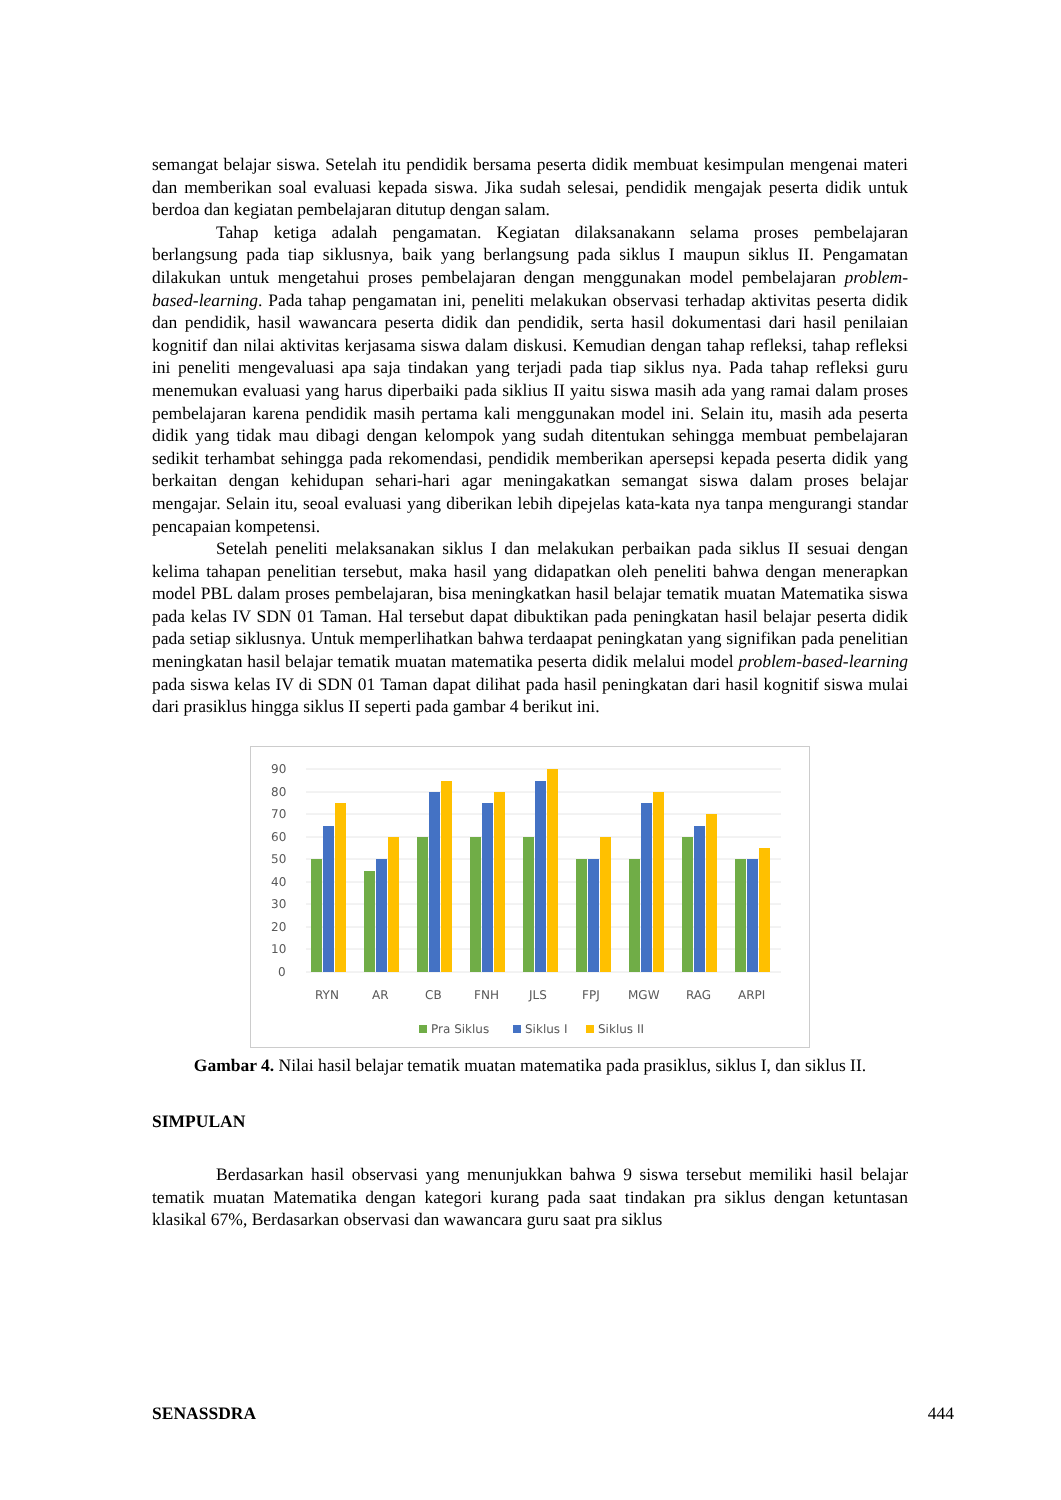semangat belajar siswa. Setelah itu pendidik bersama peserta didik membuat kesimpulan mengenai materi dan memberikan soal evaluasi kepada siswa. Jika sudah selesai, pendidik mengajak peserta didik untuk berdoa dan kegiatan pembelajaran ditutup dengan salam.
Tahap ketiga adalah pengamatan. Kegiatan dilaksanakann selama proses pembelajaran berlangsung pada tiap siklusnya, baik yang berlangsung pada siklus I maupun siklus II. Pengamatan dilakukan untuk mengetahui proses pembelajaran dengan menggunakan model pembelajaran problem-based-learning. Pada tahap pengamatan ini, peneliti melakukan observasi terhadap aktivitas peserta didik dan pendidik, hasil wawancara peserta didik dan pendidik, serta hasil dokumentasi dari hasil penilaian kognitif dan nilai aktivitas kerjasama siswa dalam diskusi. Kemudian dengan tahap refleksi, tahap refleksi ini peneliti mengevaluasi apa saja tindakan yang terjadi pada tiap siklus nya. Pada tahap refleksi guru menemukan evaluasi yang harus diperbaiki pada siklius II yaitu siswa masih ada yang ramai dalam proses pembelajaran karena pendidik masih pertama kali menggunakan model ini. Selain itu, masih ada peserta didik yang tidak mau dibagi dengan kelompok yang sudah ditentukan sehingga membuat pembelajaran sedikit terhambat sehingga pada rekomendasi, pendidik memberikan apersepsi kepada peserta didik yang berkaitan dengan kehidupan sehari-hari agar meningakatkan semangat siswa dalam proses belajar mengajar. Selain itu, seoal evaluasi yang diberikan lebih dipejelas kata-kata nya tanpa mengurangi standar pencapaian kompetensi.
Setelah peneliti melaksanakan siklus I dan melakukan perbaikan pada siklus II sesuai dengan kelima tahapan penelitian tersebut, maka hasil yang didapatkan oleh peneliti bahwa dengan menerapkan model PBL dalam proses pembelajaran, bisa meningkatkan hasil belajar tematik muatan Matematika siswa pada kelas IV SDN 01 Taman. Hal tersebut dapat dibuktikan pada peningkatan hasil belajar peserta didik pada setiap siklusnya. Untuk memperlihatkan bahwa terdaapat peningkatan yang signifikan pada penelitian meningkatan hasil belajar tematik muatan matematika peserta didik melalui model problem-based-learning pada siswa kelas IV di SDN 01 Taman dapat dilihat pada hasil peningkatan dari hasil kognitif siswa mulai dari prasiklus hingga siklus II seperti pada gambar 4 berikut ini.
90
80
70
60
50
40
30
20
10
0
RYN
AR
CB
FNH
JLS
FPJ
MGW
RAG
ARPI
Pra Siklus
Siklus I
Siklus II
Gambar 4. Nilai hasil belajar tematik muatan matematika pada prasiklus, siklus I, dan siklus II.
SIMPULAN
Berdasarkan hasil observasi yang menunjukkan bahwa 9 siswa tersebut memiliki hasil belajar tematik muatan Matematika dengan kategori kurang pada saat tindakan pra siklus dengan ketuntasan klasikal 67%, Berdasarkan observasi dan wawancara guru saat pra siklus
SENASSDRA 444